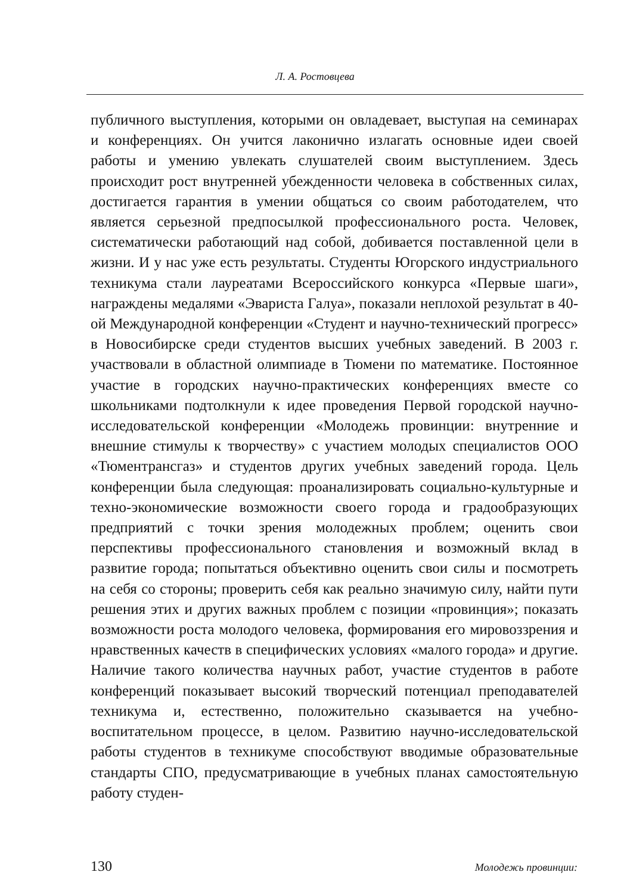Л. А. Ростовцева
публичного выступления, которыми он овладевает, выступая на семинарах и конференциях. Он учится лаконично излагать основные идеи своей работы и умению увлекать слушателей своим выступлением. Здесь происходит рост внутренней убежденности человека в собственных силах, достигается гарантия в умении общаться со своим работодателем, что является серьезной предпосылкой профессионального роста. Человек, систематически работающий над собой, добивается поставленной цели в жизни. И у нас уже есть результаты. Студенты Югорского индустриального техникума стали лауреатами Всероссийского конкурса «Первые шаги», награждены медалями «Эвариста Галуа», показали неплохой результат в 40-ой Международной конференции «Студент и научно-технический прогресс» в Новосибирске среди студентов высших учебных заведений. В 2003 г. участвовали в областной олимпиаде в Тюмени по математике. Постоянное участие в городских научно-практических конференциях вместе со школьниками подтолкнули к идее проведения Первой городской научно-исследовательской конференции «Молодежь провинции: внутренние и внешние стимулы к творчеству» с участием молодых специалистов ООО «Тюментрансгаз» и студентов других учебных заведений города. Цель конференции была следующая: проанализировать социально-культурные и техно-экономические возможности своего города и градообразующих предприятий с точки зрения молодежных проблем; оценить свои перспективы профессионального становления и возможный вклад в развитие города; попытаться объективно оценить свои силы и посмотреть на себя со стороны; проверить себя как реально значимую силу, найти пути решения этих и других важных проблем с позиции «провинция»; показать возможности роста молодого человека, формирования его мировоззрения и нравственных качеств в специфических условиях «малого города» и другие. Наличие такого количества научных работ, участие студентов в работе конференций показывает высокий творческий потенциал преподавателей техникума и, естественно, положительно сказывается на учебно-воспитательном процессе, в целом. Развитию научно-исследовательской работы студентов в техникуме способствуют вводимые образовательные стандарты СПО, предусматривающие в учебных планах самостоятельную работу студен-
130 Молодежь провинции: